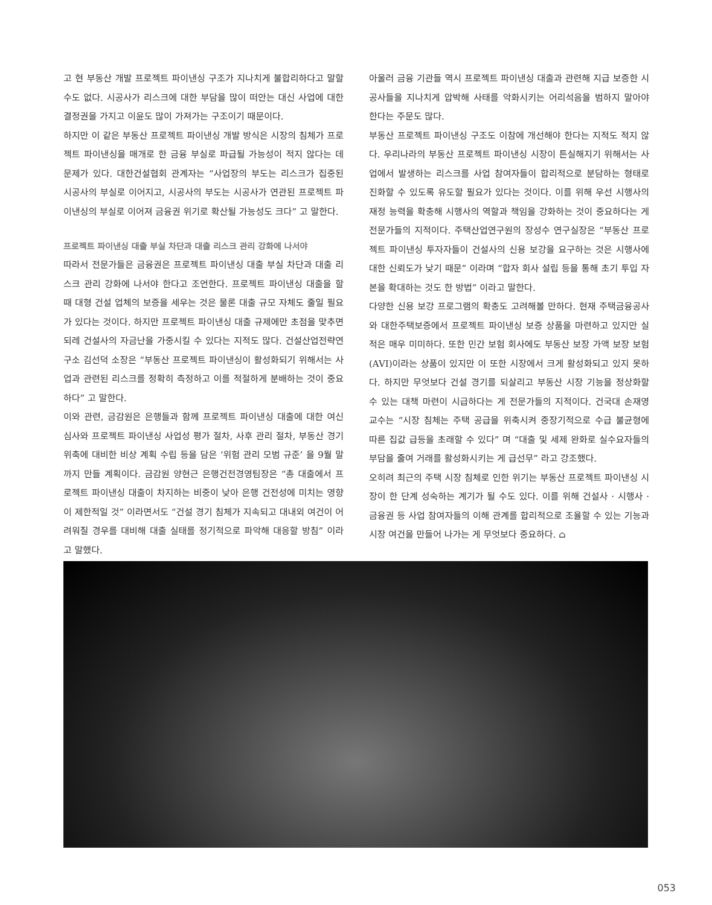고 현 부동산 개발 프로젝트 파이낸싱 구조가 지나치게 불합리하다고 말할 수도 없다. 시공사가 리스크에 대한 부담을 많이 떠안는 대신 사업에 대한 결정권을 가지고 이윤도 많이 가져가는 구조이기 때문이다.
하지만 이 같은 부동산 프로젝트 파이낸싱 개발 방식은 시장의 침체가 프로젝트 파이낸싱을 매개로 한 금융 부실로 파급될 가능성이 적지 않다는 데 문제가 있다. 대한건설협회 관계자는 “사업장의 부도는 리스크가 집중된 시공사의 부실로 이어지고, 시공사의 부도는 시공사가 연관된 프로젝트 파이낸싱의 부실로 이어져 금융권 위기로 확산될 가능성도 크다” 고 말한다.
프로젝트 파이낸싱 대출 부실 차단과 대출 리스크 관리 강화에 나서야
따라서 전문가들은 금융권은 프로젝트 파이낸싱 대출 부실 차단과 대출 리스크 관리 강화에 나서야 한다고 조언한다. 프로젝트 파이낸싱 대출을 할 때 대형 건설 업체의 보증을 세우는 것은 물론 대출 규모 자체도 줄일 필요가 있다는 것이다. 하지만 프로젝트 파이낸싱 대출 규제에만 초점을 맞추면 되레 건설사의 자금난을 가중시킬 수 있다는 지적도 많다. 건설산업전략연구소 김선덕 소장은 “부동산 프로젝트 파이낸싱이 활성화되기 위해서는 사업과 관련된 리스크를 정확히 측정하고 이를 적절하게 분배하는 것이 중요하다” 고 말한다.
이와 관련, 금감원은 은행들과 함께 프로젝트 파이낸싱 대출에 대한 여신 심사와 프로젝트 파이낸싱 사업성 평가 절차, 사후 관리 절차, 부동산 경기 위축에 대비한 비상 계획 수립 등을 담은 ‘위험 관리 모범 규준’ 을 9월 말까지 만들 계획이다. 금감원 양현근 은행건전경영팀장은 “총 대출에서 프로젝트 파이낸싱 대출이 차지하는 비중이 낮아 은행 건전성에 미치는 영향이 제한적일 것” 이라면서도 “건설 경기 침체가 지속되고 대내외 여건이 어려워질 경우를 대비해 대출 실태를 정기적으로 파악해 대응할 방침” 이라고 말했다.
아울러 금융 기관들 역시 프로젝트 파이낸싱 대출과 관련해 지급 보증한 시공사들을 지나치게 압박해 사태를 악화시키는 어리석음을 범하지 말아야 한다는 주문도 많다.
부동산 프로젝트 파이낸싱 구조도 이참에 개선해야 한다는 지적도 적지 않다. 우리나라의 부동산 프로젝트 파이낸싱 시장이 튼실해지기 위해서는 사업에서 발생하는 리스크를 사업 참여자들이 합리적으로 분담하는 형태로 진화할 수 있도록 유도할 필요가 있다는 것이다. 이를 위해 우선 시행사의 재정 능력을 확충해 시행사의 역할과 책임을 강화하는 것이 중요하다는 게 전문가들의 지적이다. 주택산업연구원의 장성수 연구실장은 “부동산 프로젝트 파이낸싱 투자자들이 건설사의 신용 보강을 요구하는 것은 시행사에 대한 신뢰도가 낮기 때문” 이라며 “합자 회사 설립 등을 통해 초기 투입 자본을 확대하는 것도 한 방법” 이라고 말한다.
다양한 신용 보강 프로그램의 확충도 고려해볼 만하다. 현재 주택금융공사와 대한주택보증에서 프로젝트 파이낸싱 보증 상품을 마련하고 있지만 실적은 매우 미미하다. 또한 민간 보험 회사에도 부동산 보장 가액 보장 보험(AVI)이라는 상품이 있지만 이 또한 시장에서 크게 활성화되고 있지 못하다. 하지만 무엇보다 건설 경기를 되살리고 부동산 시장 기능을 정상화할 수 있는 대책 마련이 시급하다는 게 전문가들의 지적이다. 건국대 손재영 교수는 “시장 침체는 주택 공급을 위축시켜 중장기적으로 수급 불균형에 따른 집값 급등을 초래할 수 있다” 며 “대출 및 세제 완화로 실수요자들의 부담을 줄여 거래를 활성화시키는 게 급선무” 라고 강조했다.
오히려 최근의 주택 시장 침체로 인한 위기는 부동산 프로젝트 파이낸싱 시장이 한 단계 성숙하는 계기가 될 수도 있다. 이를 위해 건설사 · 시행사 · 금융권 등 사업 참여자들의 이해 관계를 합리적으로 조율할 수 있는 기능과 시장 여건을 만들어 나가는 게 무엇보다 중요하다. ⌂
053